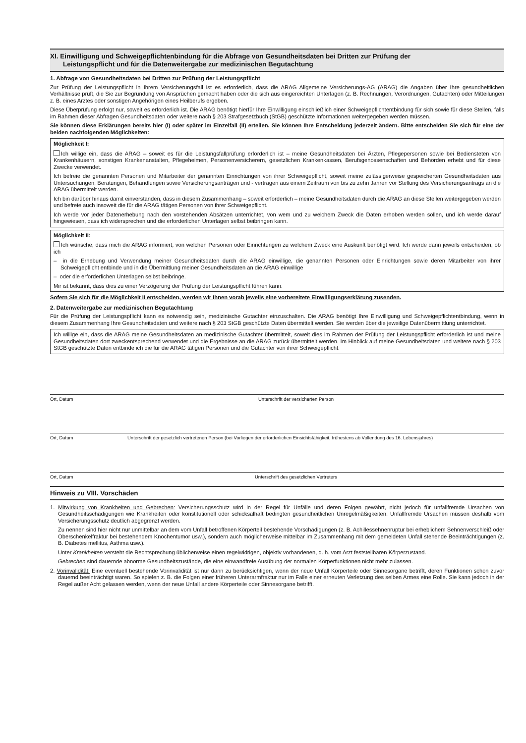XI. Einwilligung und Schweigepflichtenbindung für die Abfrage von Gesundheitsdaten bei Dritten zur Prüfung der
Leistungspflicht und für die Datenweitergabe zur medizinischen Begutachtung
1. Abfrage von Gesundheitsdaten bei Dritten zur Prüfung der Leistungspflicht
Zur Prüfung der Leistungspflicht in Ihrem Versicherungsfall ist es erforderlich, dass die ARAG Allgemeine Versicherungs-AG (ARAG) die Angaben über Ihre gesundheitlichen Verhältnisse prüft, die Sie zur Begründung von Ansprüchen gemacht haben oder die sich aus eingereichten Unterlagen (z. B. Rechnungen, Verordnungen, Gutachten) oder Mitteilungen z. B. eines Arztes oder sonstigen Angehörigen eines Heilberufs ergeben.
Diese Überprüfung erfolgt nur, soweit es erforderlich ist. Die ARAG benötigt hierfür Ihre Einwilligung einschließlich einer Schweigepflichtentbindung für sich sowie für diese Stellen, falls im Rahmen dieser Abfragen Gesundheitsdaten oder weitere nach § 203 Strafgesetzbuch (StGB) geschützte Informationen weitergegeben werden müssen.
Sie können diese Erklärungen bereits hier (I) oder später im Einzelfall (II) erteilen. Sie können Ihre Entscheidung jederzeit ändern. Bitte entscheiden Sie sich für eine der beiden nachfolgenden Möglichkeiten:
Möglichkeit I:
Ich willige ein, dass die ARAG – soweit es für die Leistungsfallprüfung erforderlich ist – meine Gesundheitsdaten bei Ärzten, Pflegepersonen sowie bei Bediensteten von Krankenhäusern, sonstigen Krankenanstalten, Pflegeheimen, Personenversicherern, gesetzlichen Krankenkassen, Berufsgenossenschaften und Behörden erhebt und für diese Zwecke verwendet.
Ich befreie die genannten Personen und Mitarbeiter der genannten Einrichtungen von ihrer Schweigepflicht, soweit meine zulässigerweise gespeicherten Gesundheitsdaten aus Untersuchungen, Beratungen, Behandlungen sowie Versicherungsanträgen und - verträgen aus einem Zeitraum von bis zu zehn Jahren vor Stellung des Versicherungsantrags an die ARAG übermittelt werden.
Ich bin darüber hinaus damit einverstanden, dass in diesem Zusammenhang – soweit erforderlich – meine Gesundheitsdaten durch die ARAG an diese Stellen weitergegeben werden und befreie auch insoweit die für die ARAG tätigen Personen von ihrer Schweigepflicht.
Ich werde vor jeder Datenerhebung nach den vorstehenden Absätzen unterrichtet, von wem und zu welchem Zweck die Daten erhoben werden sollen, und ich werde darauf hingewiesen, dass ich widersprechen und die erforderlichen Unterlagen selbst beibringen kann.
Möglichkeit II:
Ich wünsche, dass mich die ARAG informiert, von welchen Personen oder Einrichtungen zu welchem Zweck eine Auskunft benötigt wird. Ich werde dann jeweils entscheiden, ob ich
– in die Erhebung und Verwendung meiner Gesundheitsdaten durch die ARAG einwillige, die genannten Personen oder Einrichtungen sowie deren Mitarbeiter von ihrer Schweigepflicht entbinde und in die Übermittlung meiner Gesundheitsdaten an die ARAG einwillige
– oder die erforderlichen Unterlagen selbst beibringe.
Mir ist bekannt, dass dies zu einer Verzögerung der Prüfung der Leistungspflicht führen kann.
Sofern Sie sich für die Möglichkeit II entscheiden, werden wir Ihnen vorab jeweils eine vorbereitete Einwilligungserklärung zusenden.
2. Datenweitergabe zur medizinischen Begutachtung
Für die Prüfung der Leistungspflicht kann es notwendig sein, medizinische Gutachter einzuschalten. Die ARAG benötigt Ihre Einwilligung und Schweigepflichtentbindung, wenn in diesem Zusammenhang Ihre Gesundheitsdaten und weitere nach § 203 StGB geschützte Daten übermittelt werden. Sie werden über die jeweilige Datenübermittlung unterrichtet.
Ich willige ein, dass die ARAG meine Gesundheitsdaten an medizinische Gutachter übermittelt, soweit dies im Rahmen der Prüfung der Leistungspflicht erforderlich ist und meine Gesundheitsdaten dort zweckentsprechend verwendet und die Ergebnisse an die ARAG zurück übermittelt werden. Im Hinblick auf meine Gesundheitsdaten und weitere nach § 203 StGB geschützte Daten entbinde ich die für die ARAG tätigen Personen und die Gutachter von ihrer Schweigepflicht.
Ort, Datum Unterschrift der versicherten Person
Ort, Datum Unterschrift der gesetzlich vertretenen Person (bei Vorliegen der erforderlichen Einsichtsfähigkeit, frühestens ab Vollendung des 16. Lebensjahres)
Ort, Datum Unterschrift des gesetzlichen Vertreters
Hinweis zu VIII. Vorschäden
1. Mitwirkung von Krankheiten und Gebrechen: Versicherungsschutz wird in der Regel für Unfälle und deren Folgen gewährt, nicht jedoch für unfallfremde Ursachen von Gesundheitsschädigungen wie Krankheiten oder konstitutionell oder schicksalhaft bedingten gesundheitlichen Unregelmäßigkeiten. Unfallfremde Ursachen müssen deshalb vom Versicherungsschutz deutlich abgegrenzt werden.
Zu nennen sind hier nicht nur unmittelbar an dem vom Unfall betroffenen Körperteil bestehende Vorschädigungen (z. B. Achillessehnenruptur bei erheblichem Sehnenverschleiß oder Oberschenkelfraktur bei bestehendem Knochentumor usw.), sondern auch möglicherweise mittelbar im Zusammenhang mit dem gemeldeten Unfall stehende Beeinträchtigungen (z. B. Diabetes mellitus, Asthma usw.).
Unter Krankheiten versteht die Rechtsprechung üblicherweise einen regelwidrigen, objektiv vorhandenen, d. h. vom Arzt feststellbaren Körperzustand.
Gebrechen sind dauernde abnorme Gesundheitszustände, die eine einwandfreie Ausübung der normalen Körperfunktionen nicht mehr zulassen.
2. Vorinvalidität: Eine eventuell bestehende Vorinvalidität ist nur dann zu berücksichtigen, wenn der neue Unfall Körperteile oder Sinnesorgane betrifft, deren Funktionen schon zuvor dauernd beeinträchtigt waren. So spielen z. B. die Folgen einer früheren Unterarmfraktur nur im Falle einer erneuten Verletzung des selben Armes eine Rolle. Sie kann jedoch in der Regel außer Acht gelassen werden, wenn der neue Unfall andere Körperteile oder Sinnesorgane betrifft.